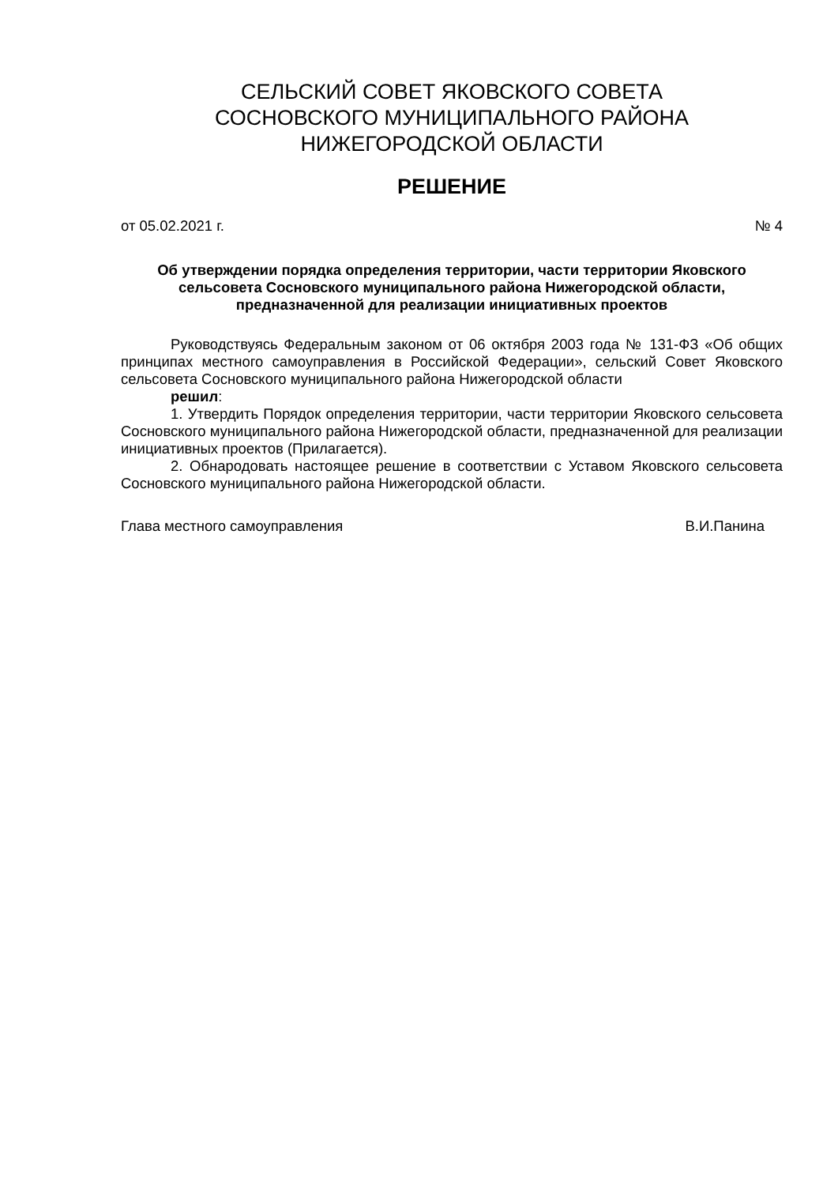СЕЛЬСКИЙ СОВЕТ ЯКОВСКОГО СОВЕТА
СОСНОВСКОГО МУНИЦИПАЛЬНОГО РАЙОНА
НИЖЕГОРОДСКОЙ ОБЛАСТИ
РЕШЕНИЕ
от 05.02.2021 г. № 4
Об утверждении порядка определения территории, части территории Яковского сельсовета Сосновского муниципального района Нижегородской области, предназначенной для реализации инициативных проектов
Руководствуясь Федеральным законом от 06 октября 2003 года № 131-ФЗ «Об общих принципах местного самоуправления в Российской Федерации», сельский Совет Яковского сельсовета Сосновского муниципального района Нижегородской области
решил:
1. Утвердить Порядок определения территории, части территории Яковского сельсовета Сосновского муниципального района Нижегородской области, предназначенной для реализации инициативных проектов (Прилагается).
2. Обнародовать настоящее решение в соответствии с Уставом Яковского сельсовета Сосновского муниципального района Нижегородской области.
Глава местного самоуправления В.И.Панина